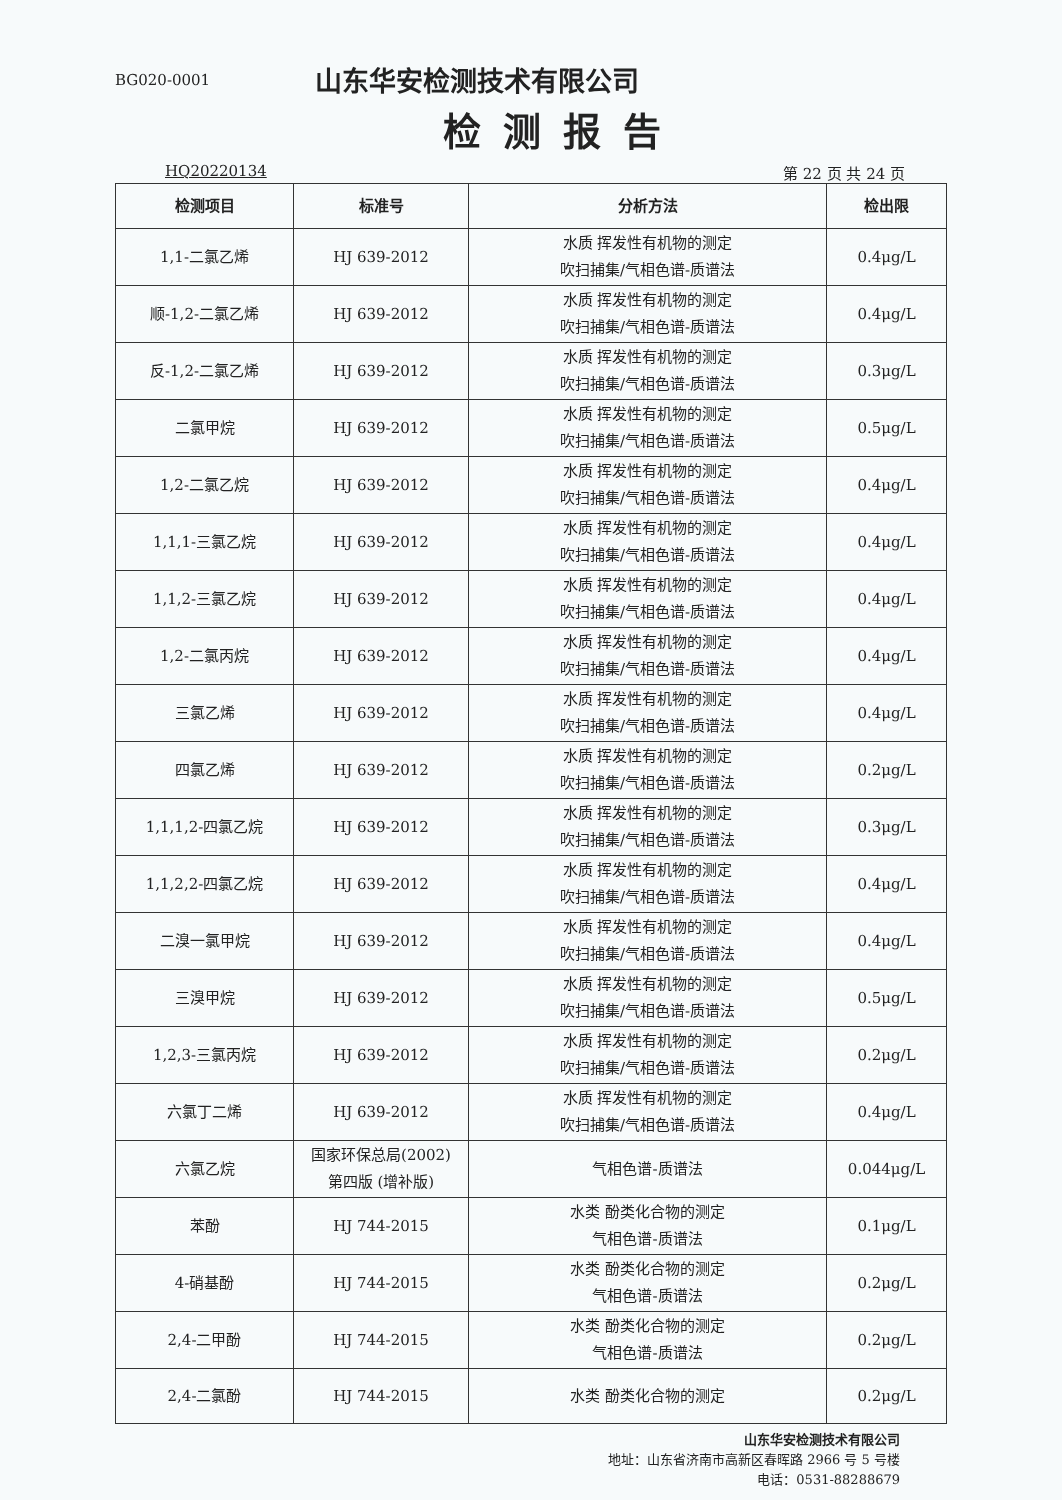BG020-0001
山东华安检测技术有限公司
检测报告
HQ20220134 第 22 页 共 24 页
| 检测项目 | 标准号 | 分析方法 | 检出限 |
| --- | --- | --- | --- |
| 1,1-二氯乙烯 | HJ 639-2012 | 水质 挥发性有机物的测定 吹扫捕集/气相色谱-质谱法 | 0.4μg/L |
| 顺-1,2-二氯乙烯 | HJ 639-2012 | 水质 挥发性有机物的测定 吹扫捕集/气相色谱-质谱法 | 0.4μg/L |
| 反-1,2-二氯乙烯 | HJ 639-2012 | 水质 挥发性有机物的测定 吹扫捕集/气相色谱-质谱法 | 0.3μg/L |
| 二氯甲烷 | HJ 639-2012 | 水质 挥发性有机物的测定 吹扫捕集/气相色谱-质谱法 | 0.5μg/L |
| 1,2-二氯乙烷 | HJ 639-2012 | 水质 挥发性有机物的测定 吹扫捕集/气相色谱-质谱法 | 0.4μg/L |
| 1,1,1-三氯乙烷 | HJ 639-2012 | 水质 挥发性有机物的测定 吹扫捕集/气相色谱-质谱法 | 0.4μg/L |
| 1,1,2-三氯乙烷 | HJ 639-2012 | 水质 挥发性有机物的测定 吹扫捕集/气相色谱-质谱法 | 0.4μg/L |
| 1,2-二氯丙烷 | HJ 639-2012 | 水质 挥发性有机物的测定 吹扫捕集/气相色谱-质谱法 | 0.4μg/L |
| 三氯乙烯 | HJ 639-2012 | 水质 挥发性有机物的测定 吹扫捕集/气相色谱-质谱法 | 0.4μg/L |
| 四氯乙烯 | HJ 639-2012 | 水质 挥发性有机物的测定 吹扫捕集/气相色谱-质谱法 | 0.2μg/L |
| 1,1,1,2-四氯乙烷 | HJ 639-2012 | 水质 挥发性有机物的测定 吹扫捕集/气相色谱-质谱法 | 0.3μg/L |
| 1,1,2,2-四氯乙烷 | HJ 639-2012 | 水质 挥发性有机物的测定 吹扫捕集/气相色谱-质谱法 | 0.4μg/L |
| 二溴一氯甲烷 | HJ 639-2012 | 水质 挥发性有机物的测定 吹扫捕集/气相色谱-质谱法 | 0.4μg/L |
| 三溴甲烷 | HJ 639-2012 | 水质 挥发性有机物的测定 吹扫捕集/气相色谱-质谱法 | 0.5μg/L |
| 1,2,3-三氯丙烷 | HJ 639-2012 | 水质 挥发性有机物的测定 吹扫捕集/气相色谱-质谱法 | 0.2μg/L |
| 六氯丁二烯 | HJ 639-2012 | 水质 挥发性有机物的测定 吹扫捕集/气相色谱-质谱法 | 0.4μg/L |
| 六氯乙烷 | 国家环保总局(2002) 第四版 (增补版) | 气相色谱-质谱法 | 0.044μg/L |
| 苯酚 | HJ 744-2015 | 水类 酚类化合物的测定 气相色谱-质谱法 | 0.1μg/L |
| 4-硝基酚 | HJ 744-2015 | 水类 酚类化合物的测定 气相色谱-质谱法 | 0.2μg/L |
| 2,4-二甲酚 | HJ 744-2015 | 水类 酚类化合物的测定 气相色谱-质谱法 | 0.2μg/L |
| 2,4-二氯酚 | HJ 744-2015 | 水类 酚类化合物的测定 | 0.2μg/L |
山东华安检测技术有限公司
地址：山东省济南市高新区春晖路 2966 号 5 号楼
电话：0531-88288679